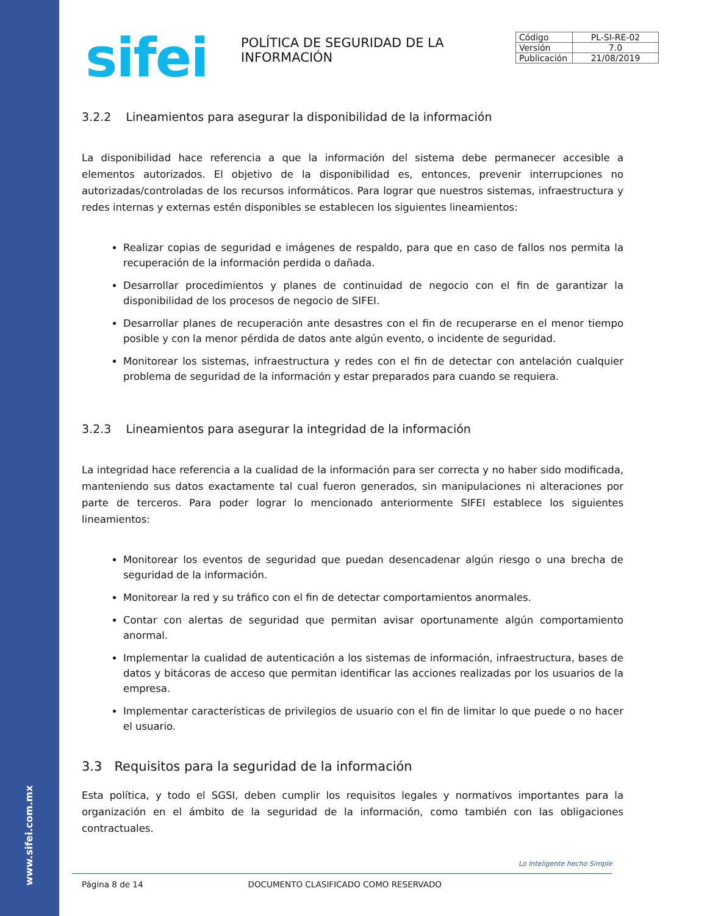www.sifei.com.mx
sifei
POLÍTICA DE SEGURIDAD DE LA INFORMACIÓN
| Código | PL-SI-RE-02 |
| Versión | 7.0 |
| Publicación | 21/08/2019 |
3.2.2 Lineamientos para asegurar la disponibilidad de la información
La disponibilidad hace referencia a que la información del sistema debe permanecer accesible a elementos autorizados. El objetivo de la disponibilidad es, entonces, prevenir interrupciones no autorizadas/controladas de los recursos informáticos. Para lograr que nuestros sistemas, infraestructura y redes internas y externas estén disponibles se establecen los siguientes lineamientos:
Realizar copias de seguridad e imágenes de respaldo, para que en caso de fallos nos permita la recuperación de la información perdida o dañada.
Desarrollar procedimientos y planes de continuidad de negocio con el fin de garantizar la disponibilidad de los procesos de negocio de SIFEI.
Desarrollar planes de recuperación ante desastres con el fin de recuperarse en el menor tiempo posible y con la menor pérdida de datos ante algún evento, o incidente de seguridad.
Monitorear los sistemas, infraestructura y redes con el fin de detectar con antelación cualquier problema de seguridad de la información y estar preparados para cuando se requiera.
3.2.3 Lineamientos para asegurar la integridad de la información
La integridad hace referencia a la cualidad de la información para ser correcta y no haber sido modificada, manteniendo sus datos exactamente tal cual fueron generados, sin manipulaciones ni alteraciones por parte de terceros. Para poder lograr lo mencionado anteriormente SIFEI establece los siguientes lineamientos:
Monitorear los eventos de seguridad que puedan desencadenar algún riesgo o una brecha de seguridad de la información.
Monitorear la red y su tráfico con el fin de detectar comportamientos anormales.
Contar con alertas de seguridad que permitan avisar oportunamente algún comportamiento anormal.
Implementar la cualidad de autenticación a los sistemas de información, infraestructura, bases de datos y bitácoras de acceso que permitan identificar las acciones realizadas por los usuarios de la empresa.
Implementar características de privilegios de usuario con el fin de limitar lo que puede o no hacer el usuario.
3.3 Requisitos para la seguridad de la información
Esta política, y todo el SGSI, deben cumplir los requisitos legales y normativos importantes para la organización en el ámbito de la seguridad de la información, como también con las obligaciones contractuales.
Lo Inteligente hecho Simple
Página 8 de 14 DOCUMENTO CLASIFICADO COMO RESERVADO